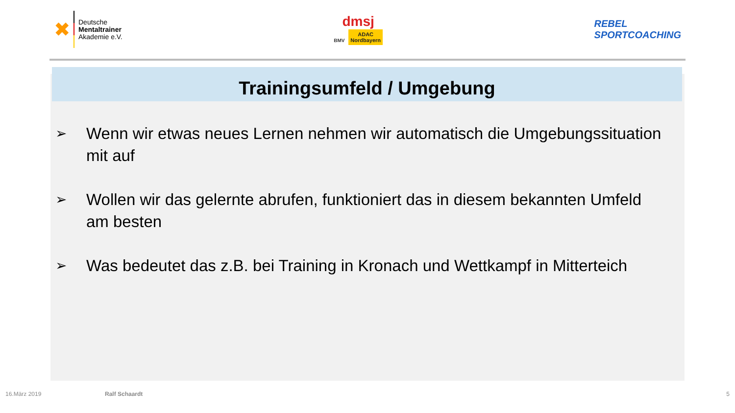✖
Deutsche
Mentaltrainer
Akademie e.V.
dmsj
BMV ADAC
Nordbayern
REBEL
SPORTCOACHING
Trainingsumfeld / Umgebung
➢ Wenn wir etwas neues Lernen nehmen wir automatisch die Umgebungssituation mit auf
➢ Wollen wir das gelernte abrufen, funktioniert das in diesem bekannten Umfeld am besten
➢ Was bedeutet das z.B. bei Training in Kronach und Wettkampf in Mitterteich
16.März 2019 Ralf Schaardt 5